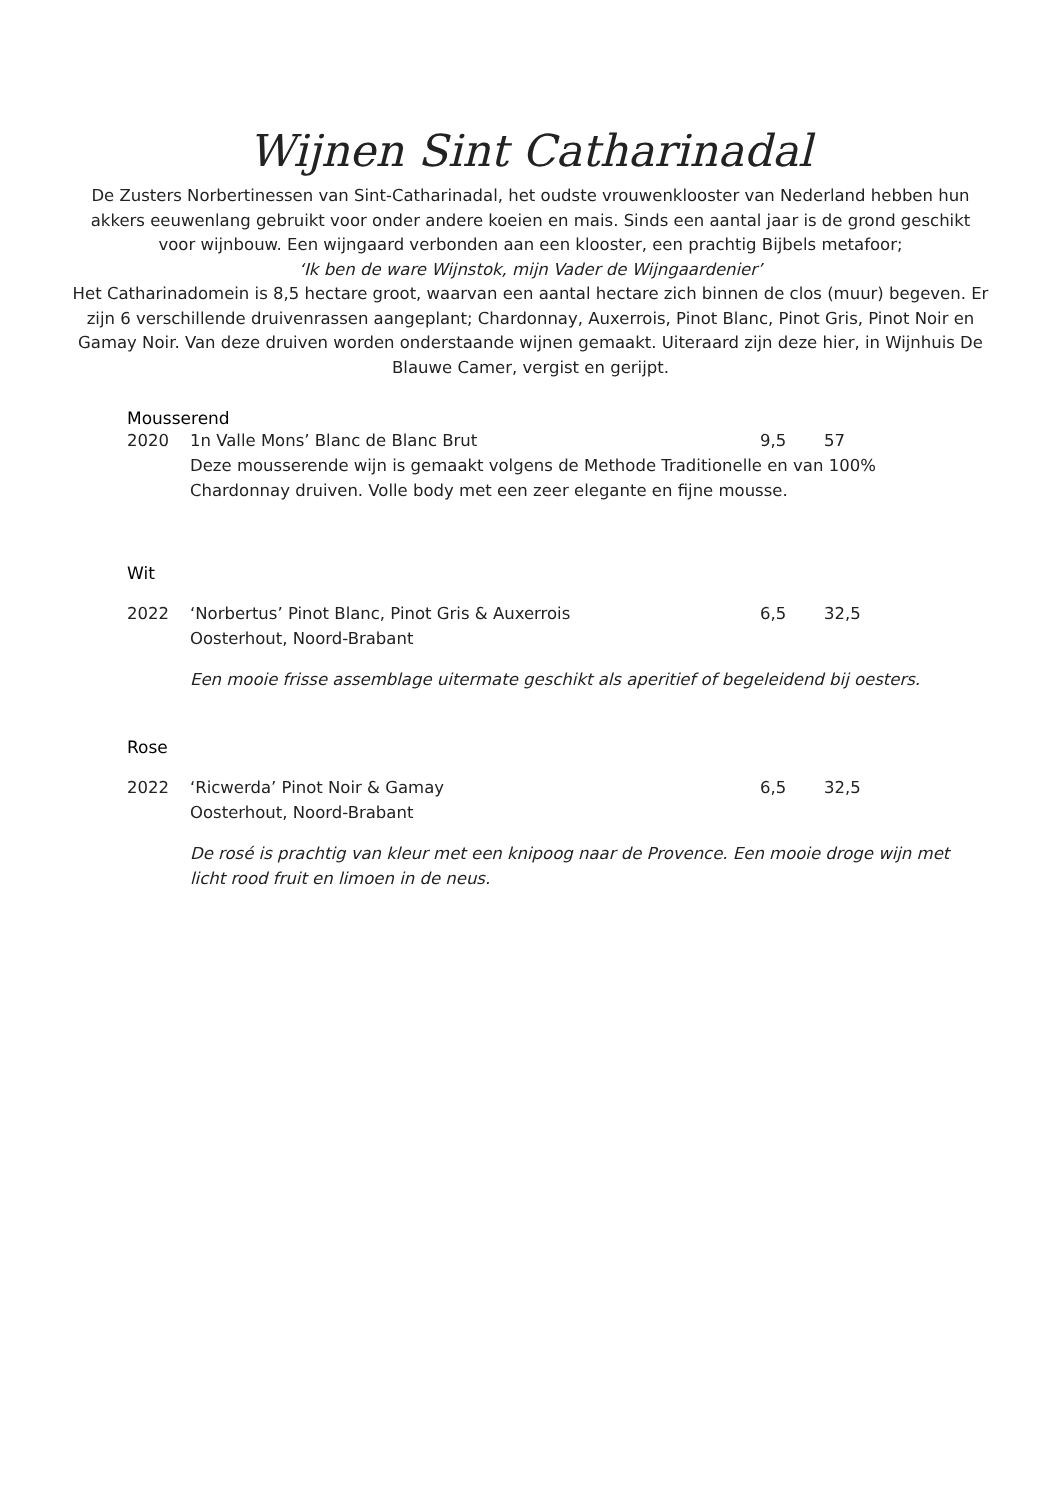Wijnen Sint Catharinadal
De Zusters Norbertinessen van Sint-Catharinadal, het oudste vrouwenklooster van Nederland hebben hun akkers eeuwenlang gebruikt voor onder andere koeien en mais. Sinds een aantal jaar is de grond geschikt voor wijnbouw. Een wijngaard verbonden aan een klooster, een prachtig Bijbels metafoor;
‘Ik ben de ware Wijnstok, mijn Vader de Wijngaardenier’
Het Catharinadomein is 8,5 hectare groot, waarvan een aantal hectare zich binnen de clos (muur) begeven. Er zijn 6 verschillende druivenrassen aangeplant; Chardonnay, Auxerrois, Pinot Blanc, Pinot Gris, Pinot Noir en Gamay Noir. Van deze druiven worden onderstaande wijnen gemaakt. Uiteraard zijn deze hier, in Wijnhuis De Blauwe Camer, vergist en gerijpt.
Mousserend
2020 1n Valle Mons’ Blanc de Blanc Brut 9,5 57
Deze mousserende wijn is gemaakt volgens de Methode Traditionelle en van 100% Chardonnay druiven. Volle body met een zeer elegante en fijne mousse.
Wit
2022 ‘Norbertus’ Pinot Blanc, Pinot Gris & Auxerrois 6,5 32,5
Oosterhout, Noord-Brabant
Een mooie frisse assemblage uitermate geschikt als aperitief of begeleidend bij oesters.
Rose
2022 ‘Ricwerda’ Pinot Noir & Gamay 6,5 32,5
Oosterhout, Noord-Brabant
De rosé is prachtig van kleur met een knipoog naar de Provence. Een mooie droge wijn met licht rood fruit en limoen in de neus.